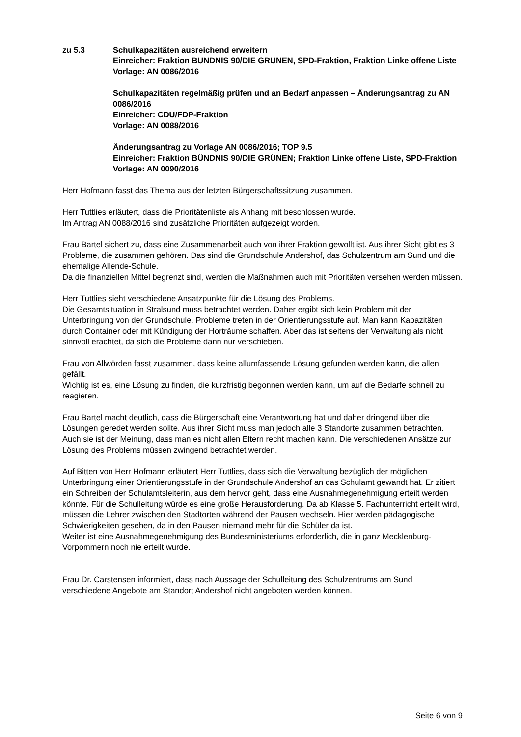zu 5.3 Schulkapazitäten ausreichend erweitern
Einreicher: Fraktion BÜNDNIS 90/DIE GRÜNEN, SPD-Fraktion, Fraktion Linke offene Liste
Vorlage: AN 0086/2016
Schulkapazitäten regelmäßig prüfen und an Bedarf anpassen – Änderungsantrag zu AN 0086/2016
Einreicher: CDU/FDP-Fraktion
Vorlage: AN 0088/2016
Änderungsantrag zu Vorlage AN 0086/2016; TOP 9.5
Einreicher: Fraktion BÜNDNIS 90/DIE GRÜNEN; Fraktion Linke offene Liste, SPD-Fraktion
Vorlage: AN 0090/2016
Herr Hofmann fasst das Thema aus der letzten Bürgerschaftssitzung zusammen.
Herr Tuttlies erläutert, dass die Prioritätenliste als Anhang mit beschlossen wurde.
Im Antrag AN 0088/2016 sind zusätzliche Prioritäten aufgezeigt worden.
Frau Bartel sichert zu, dass eine Zusammenarbeit auch von ihrer Fraktion gewollt ist. Aus ihrer Sicht gibt es 3 Probleme, die zusammen gehören. Das sind die Grundschule Andershof, das Schulzentrum am Sund und die ehemalige Allende-Schule.
Da die finanziellen Mittel begrenzt sind, werden die Maßnahmen auch mit Prioritäten versehen werden müssen.
Herr Tuttlies sieht verschiedene Ansatzpunkte für die Lösung des Problems.
Die Gesamtsituation in Stralsund muss betrachtet werden. Daher ergibt sich kein Problem mit der Unterbringung von der Grundschule. Probleme treten in der Orientierungsstufe auf. Man kann Kapazitäten durch Container oder mit Kündigung der Horträume schaffen. Aber das ist seitens der Verwaltung als nicht sinnvoll erachtet, da sich die Probleme dann nur verschieben.
Frau von Allwörden fasst zusammen, dass keine allumfassende Lösung gefunden werden kann, die allen gefällt.
Wichtig ist es, eine Lösung zu finden, die kurzfristig begonnen werden kann, um auf die Bedarfe schnell zu reagieren.
Frau Bartel macht deutlich, dass die Bürgerschaft eine Verantwortung hat und daher dringend über die Lösungen geredet werden sollte. Aus ihrer Sicht muss man jedoch alle 3 Standorte zusammen betrachten. Auch sie ist der Meinung, dass man es nicht allen Eltern recht machen kann. Die verschiedenen Ansätze zur Lösung des Problems müssen zwingend betrachtet werden.
Auf Bitten von Herr Hofmann erläutert Herr Tuttlies, dass sich die Verwaltung bezüglich der möglichen Unterbringung einer Orientierungsstufe in der Grundschule Andershof an das Schulamt gewandt hat. Er zitiert ein Schreiben der Schulamtsleiterin, aus dem hervor geht, dass eine Ausnahmegenehmigung erteilt werden könnte. Für die Schulleitung würde es eine große Herausforderung. Da ab Klasse 5. Fachunterricht erteilt wird, müssen die Lehrer zwischen den Stadtorten während der Pausen wechseln. Hier werden pädagogische Schwierigkeiten gesehen, da in den Pausen niemand mehr für die Schüler da ist.
Weiter ist eine Ausnahmegenehmigung des Bundesministeriums erforderlich, die in ganz Mecklenburg-Vorpommern noch nie erteilt wurde.
Frau Dr. Carstensen informiert, dass nach Aussage der Schulleitung des Schulzentrums am Sund verschiedene Angebote am Standort Andershof nicht angeboten werden können.
Seite 6 von 9